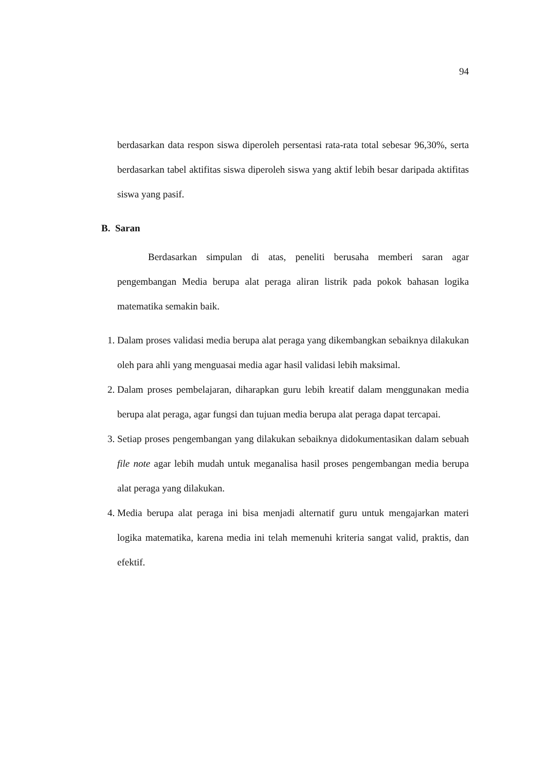94
berdasarkan data respon siswa diperoleh persentasi rata-rata total sebesar 96,30%, serta berdasarkan tabel aktifitas siswa diperoleh siswa yang aktif lebih besar daripada aktifitas siswa yang pasif.
B. Saran
Berdasarkan simpulan di atas, peneliti berusaha memberi saran agar pengembangan Media berupa alat peraga aliran listrik pada pokok bahasan logika matematika semakin baik.
1. Dalam proses validasi media berupa alat peraga yang dikembangkan sebaiknya dilakukan oleh para ahli yang menguasai media agar hasil validasi lebih maksimal.
2. Dalam proses pembelajaran, diharapkan guru lebih kreatif dalam menggunakan media berupa alat peraga, agar fungsi dan tujuan media berupa alat peraga dapat tercapai.
3. Setiap proses pengembangan yang dilakukan sebaiknya didokumentasikan dalam sebuah file note agar lebih mudah untuk meganalisa hasil proses pengembangan media berupa alat peraga yang dilakukan.
4. Media berupa alat peraga ini bisa menjadi alternatif guru untuk mengajarkan materi logika matematika, karena media ini telah memenuhi kriteria sangat valid, praktis, dan efektif.